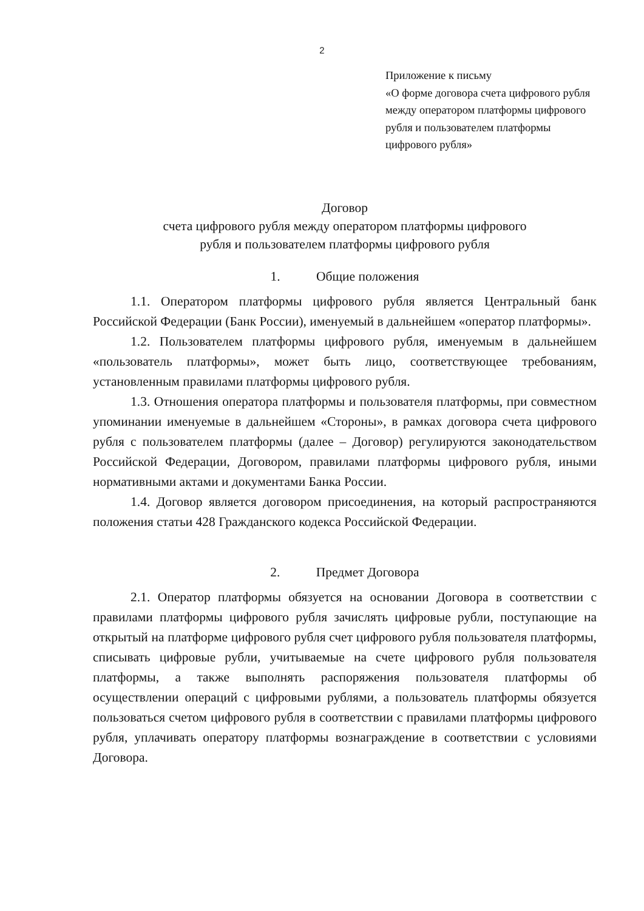2
Приложение к письму
«О форме договора счета цифрового рубля между оператором платформы цифрового рубля и пользователем платформы цифрового рубля»
Договор
счета цифрового рубля между оператором платформы цифрового
рубля и пользователем платформы цифрового рубля
1. Общие положения
1.1. Оператором платформы цифрового рубля является Центральный банк Российской Федерации (Банк России), именуемый в дальнейшем «оператор платформы».
1.2. Пользователем платформы цифрового рубля, именуемым в дальнейшем «пользователь платформы», может быть лицо, соответствующее требованиям, установленным правилами платформы цифрового рубля.
1.3. Отношения оператора платформы и пользователя платформы, при совместном упоминании именуемые в дальнейшем «Стороны», в рамках договора счета цифрового рубля с пользователем платформы (далее – Договор) регулируются законодательством Российской Федерации, Договором, правилами платформы цифрового рубля, иными нормативными актами и документами Банка России.
1.4. Договор является договором присоединения, на который распространяются положения статьи 428 Гражданского кодекса Российской Федерации.
2. Предмет Договора
2.1. Оператор платформы обязуется на основании Договора в соответствии с правилами платформы цифрового рубля зачислять цифровые рубли, поступающие на открытый на платформе цифрового рубля счет цифрового рубля пользователя платформы, списывать цифровые рубли, учитываемые на счете цифрового рубля пользователя платформы, а также выполнять распоряжения пользователя платформы об осуществлении операций с цифровыми рублями, а пользователь платформы обязуется пользоваться счетом цифрового рубля в соответствии с правилами платформы цифрового рубля, уплачивать оператору платформы вознаграждение в соответствии с условиями Договора.